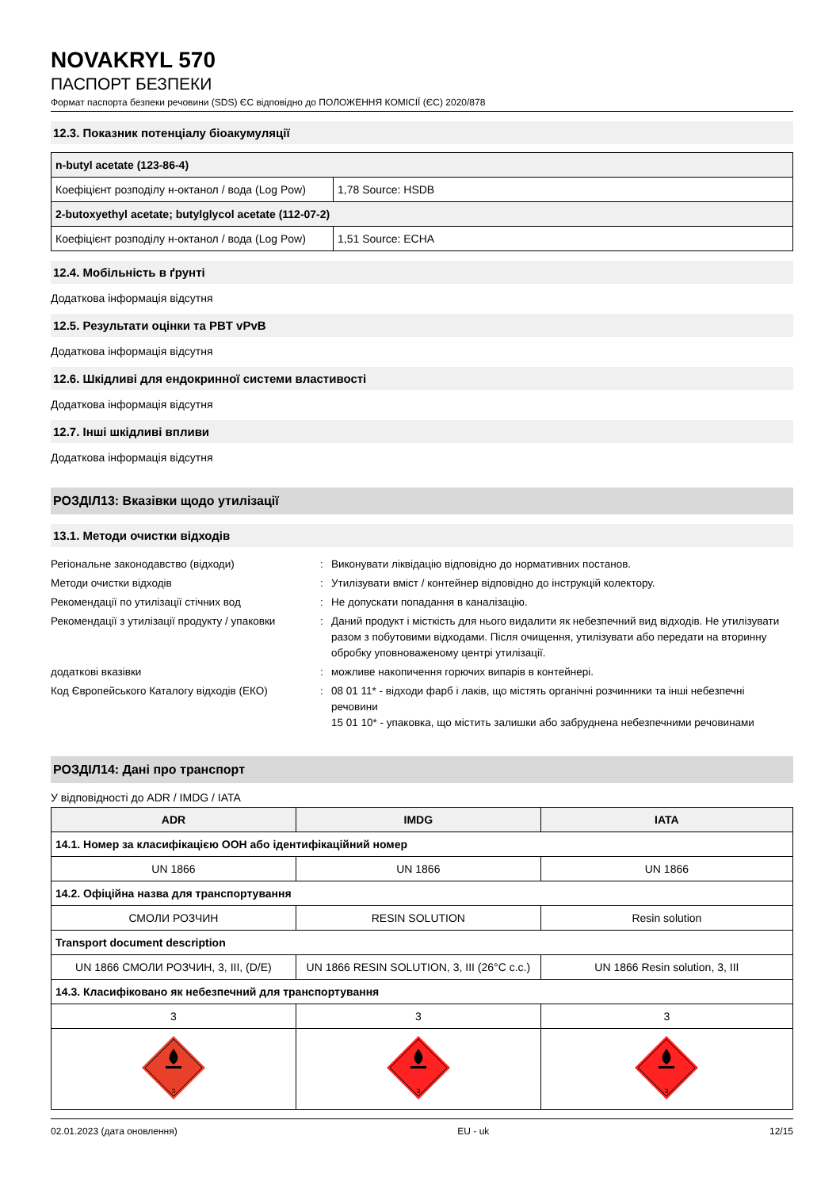NOVAKRYL 570
ПАСПОРТ БЕЗПЕКИ
Формат паспорта безпеки речовини (SDS) ЄС відповідно до ПОЛОЖЕННЯ КОМІСІЇ (ЄС) 2020/878
12.3. Показник потенціалу біоакумуляції
| n-butyl acetate (123-86-4) | |
| Коефіцієнт розподілу н-октанол / вода (Log Pow) | 1,78 Source: HSDB |
| 2-butoxyethyl acetate; butylglycol acetate (112-07-2) | |
| Коефіцієнт розподілу н-октанол / вода (Log Pow) | 1,51 Source: ECHA |
12.4. Мобільність в ґрунті
Додаткова інформація відсутня
12.5. Результати оцінки та PBT vPvB
Додаткова інформація відсутня
12.6. Шкідливі для ендокринної системи властивості
Додаткова інформація відсутня
12.7. Інші шкідливі впливи
Додаткова інформація відсутня
РОЗДІЛ13: Вказівки щодо утилізації
13.1. Методи очистки відходів
| Регіональне законодавство (відходи) | : | Виконувати ліквідацію відповідно до нормативних постанов. |
| Методи очистки відходів | : | Утилізувати вміст / контейнер відповідно до інструкцій колектору. |
| Рекомендації по утилізації стічних вод | : | Не допускати попадання в каналізацію. |
| Рекомендації з утилізації продукту / упаковки | : | Даний продукт і місткість для нього видалити як небезпечний вид відходів. Не утилізувати разом з побутовими відходами. Після очищення, утилізувати або передати на вторинну обробку уповноваженому центрі утилізації. |
| додаткові вказівки | : | можливе накопичення горючих випарів в контейнері. |
| Код Європейського Каталогу відходів (ЕКО) | : | 08 01 11* - відходи фарб і лаків, що містять органічні розчинники та інші небезпечні речовини 15 01 10* - упаковка, що містить залишки або забруднена небезпечними речовинами |
РОЗДІЛ14: Дані про транспорт
У відповідності до ADR / IMDG / IATA
| ADR | IMDG | IATA |
| --- | --- | --- |
| 14.1. Номер за класифікацією ООН або ідентифікаційний номер | | |
| UN 1866 | UN 1866 | UN 1866 |
| 14.2. Офіційна назва для транспортування | | |
| СМОЛИ РОЗЧИН | RESIN SOLUTION | Resin solution |
| Transport document description | | |
| UN 1866 СМОЛИ РОЗЧИН, 3, III, (D/E) | UN 1866 RESIN SOLUTION, 3, III (26°C c.c.) | UN 1866 Resin solution, 3, III |
| 14.3. Класифіковано як небезпечний для транспортування | | |
| 3 | 3 | 3 |
| 3 | 3 | 3 |
02.01.2023 (дата оновлення) EU - uk 12/15